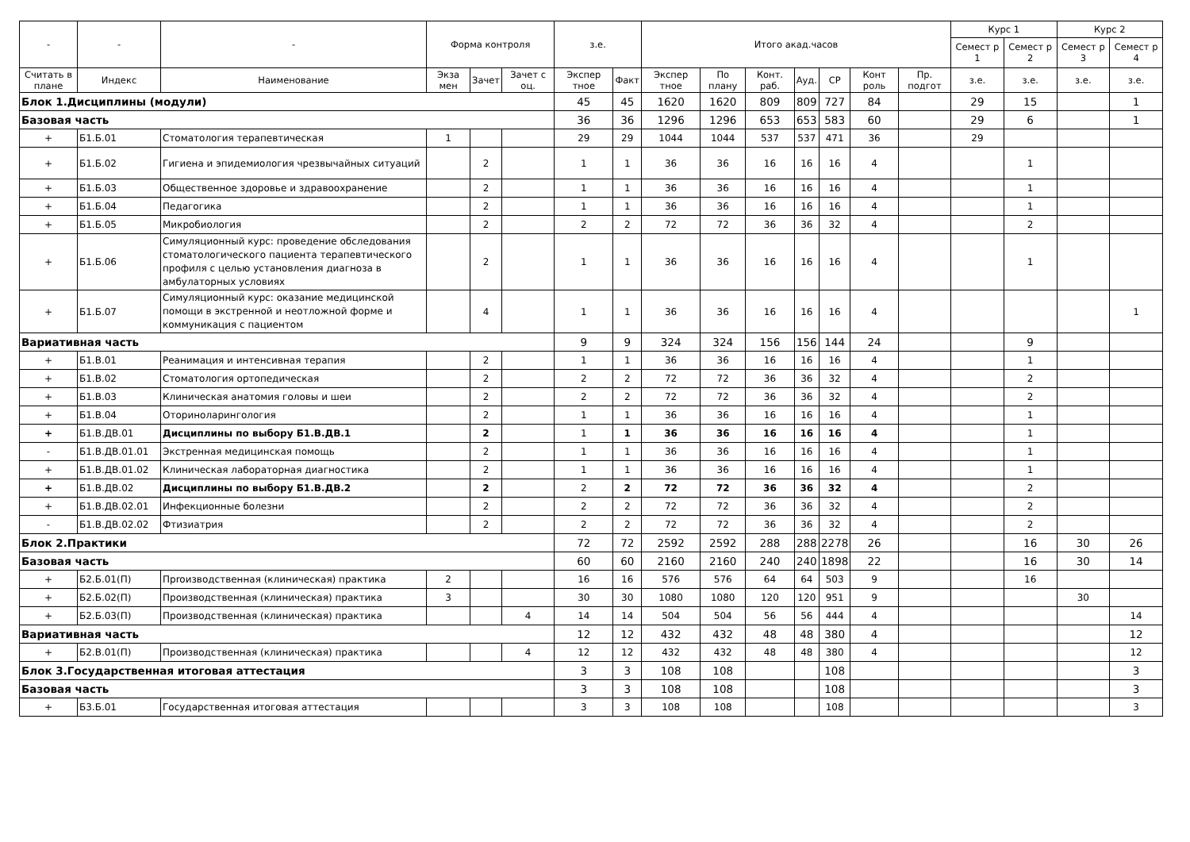| - | - | - | Форма контроля | | | з.е. | | Итого акад.часов | | | | | | | Курс 1 | | Курс 2 | |
| --- | --- | --- | --- | --- | --- | --- | --- | --- | --- | --- | --- | --- | --- | --- | --- | --- | --- | --- |
| | | | | | | | | | | | | | | | Семест р 1 | Семест р 2 | Семест р 3 | Семест р 4 |
| Считать в плане | Индекс | Наименование | Экза мен | Зачет | Зачет с оц. | Экспер тное | Факт | Экспер тное | По плану | Конт. раб. | Ауд. | СР | Конт роль | Пр. подгот | з.е. | з.е. | з.е. | з.е. |
| Блок 1.Дисциплины (модули) | | | | | | 45 | 45 | 1620 | 1620 | 809 | 809 | 727 | 84 | | 29 | 15 | | 1 |
| Базовая часть | | | | | | 36 | 36 | 1296 | 1296 | 653 | 653 | 583 | 60 | | 29 | 6 | | 1 |
| + | Б1.Б.01 | Стоматология терапевтическая | 1 | | | 29 | 29 | 1044 | 1044 | 537 | 537 | 471 | 36 | | 29 | | | |
| + | Б1.Б.02 | Гигиена и эпидемиология чрезвычайных ситуаций | | 2 | | 1 | 1 | 36 | 36 | 16 | 16 | 16 | 4 | | | 1 | | |
| + | Б1.Б.03 | Общественное здоровье и здравоохранение | | 2 | | 1 | 1 | 36 | 36 | 16 | 16 | 16 | 4 | | | 1 | | |
| + | Б1.Б.04 | Педагогика | | 2 | | 1 | 1 | 36 | 36 | 16 | 16 | 16 | 4 | | | 1 | | |
| + | Б1.Б.05 | Микробиология | | 2 | | 2 | 2 | 72 | 72 | 36 | 36 | 32 | 4 | | | 2 | | |
| + | Б1.Б.06 | Симуляционный курс: проведение обследования стоматологического пациента терапевтического профиля с целью установления диагноза в амбулаторных условиях | | 2 | | 1 | 1 | 36 | 36 | 16 | 16 | 16 | 4 | | | 1 | | |
| + | Б1.Б.07 | Симуляционный курс: оказание медицинской помощи в экстренной и неотложной форме и коммуникация с пациентом | | 4 | | 1 | 1 | 36 | 36 | 16 | 16 | 16 | 4 | | | | | 1 |
| Вариативная часть | | | | | | 9 | 9 | 324 | 324 | 156 | 156 | 144 | 24 | | | 9 | | |
| + | Б1.В.01 | Реанимация и интенсивная терапия | | 2 | | 1 | 1 | 36 | 36 | 16 | 16 | 16 | 4 | | | 1 | | |
| + | Б1.В.02 | Стоматология ортопедическая | | 2 | | 2 | 2 | 72 | 72 | 36 | 36 | 32 | 4 | | | 2 | | |
| + | Б1.В.03 | Клиническая анатомия головы и шеи | | 2 | | 2 | 2 | 72 | 72 | 36 | 36 | 32 | 4 | | | 2 | | |
| + | Б1.В.04 | Оториноларингология | | 2 | | 1 | 1 | 36 | 36 | 16 | 16 | 16 | 4 | | | 1 | | |
| + | Б1.В.ДВ.01 | Дисциплины по выбору Б1.В.ДВ.1 | | 2 | | 1 | 1 | 36 | 36 | 16 | 16 | 16 | 4 | | | 1 | | |
| - | Б1.В.ДВ.01.01 | Экстренная медицинская помощь | | 2 | | 1 | 1 | 36 | 36 | 16 | 16 | 16 | 4 | | | 1 | | |
| + | Б1.В.ДВ.01.02 | Клиническая лабораторная диагностика | | 2 | | 1 | 1 | 36 | 36 | 16 | 16 | 16 | 4 | | | 1 | | |
| + | Б1.В.ДВ.02 | Дисциплины по выбору Б1.В.ДВ.2 | | 2 | | 2 | 2 | 72 | 72 | 36 | 36 | 32 | 4 | | | 2 | | |
| + | Б1.В.ДВ.02.01 | Инфекционные болезни | | 2 | | 2 | 2 | 72 | 72 | 36 | 36 | 32 | 4 | | | 2 | | |
| - | Б1.В.ДВ.02.02 | Фтизиатрия | | 2 | | 2 | 2 | 72 | 72 | 36 | 36 | 32 | 4 | | | 2 | | |
| Блок 2.Практики | | | | | | 72 | 72 | 2592 | 2592 | 288 | 288 | 2278 | 26 | | | 16 | 30 | 26 |
| Базовая часть | | | | | | 60 | 60 | 2160 | 2160 | 240 | 240 | 1898 | 22 | | | 16 | 30 | 14 |
| + | Б2.Б.01(П) | Пproизводственная (клиническая) практика | 2 | | | 16 | 16 | 576 | 576 | 64 | 64 | 503 | 9 | | | 16 | | |
| + | Б2.Б.02(П) | Производственная (клиническая) практика | 3 | | | 30 | 30 | 1080 | 1080 | 120 | 120 | 951 | 9 | | | | 30 | |
| + | Б2.Б.03(П) | Производственная (клиническая) практика | | | 4 | 14 | 14 | 504 | 504 | 56 | 56 | 444 | 4 | | | | | 14 |
| Вариативная часть | | | | | | 12 | 12 | 432 | 432 | 48 | 48 | 380 | 4 | | | | | 12 |
| + | Б2.В.01(П) | Производственная (клиническая) практика | | | 4 | 12 | 12 | 432 | 432 | 48 | 48 | 380 | 4 | | | | | 12 |
| Блок 3.Государственная итоговая аттестация | | | | | | 3 | 3 | 108 | 108 | | | 108 | | | | | | 3 |
| Базовая часть | | | | | | 3 | 3 | 108 | 108 | | | 108 | | | | | | 3 |
| + | Б3.Б.01 | Государственная итоговая аттестация | | | | 3 | 3 | 108 | 108 | | | 108 | | | | | | 3 |